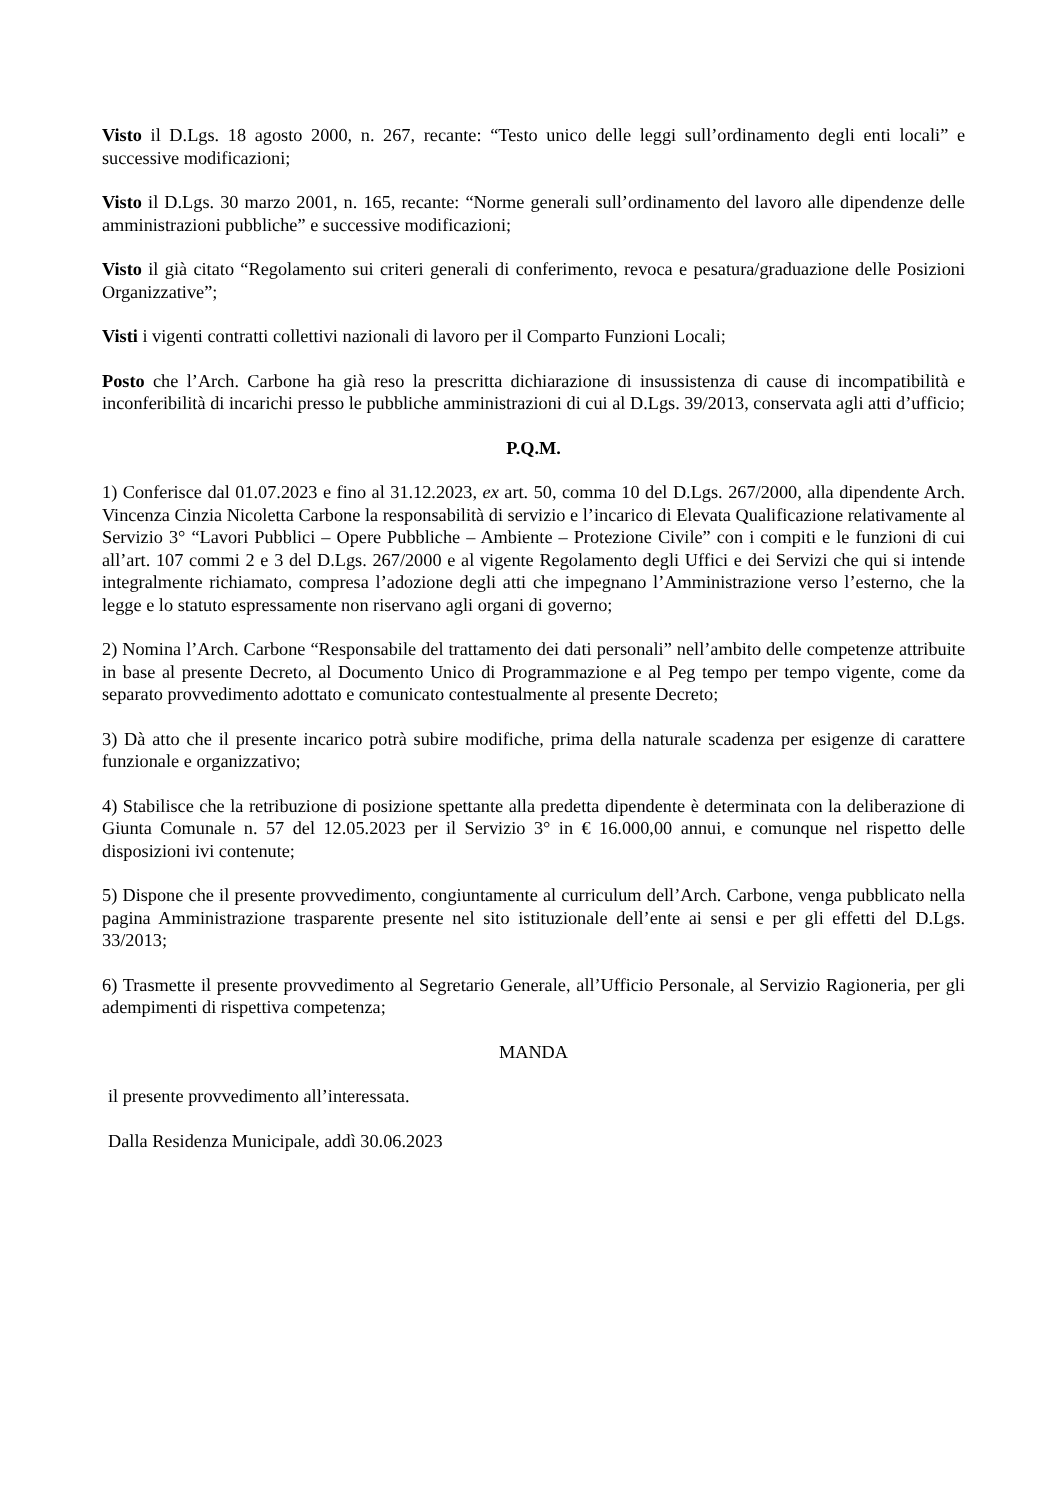Visto il D.Lgs. 18 agosto 2000, n. 267, recante: “Testo unico delle leggi sull’ordinamento degli enti locali” e successive modificazioni;
Visto il D.Lgs. 30 marzo 2001, n. 165, recante: “Norme generali sull’ordinamento del lavoro alle dipendenze delle amministrazioni pubbliche” e successive modificazioni;
Visto il già citato “Regolamento sui criteri generali di conferimento, revoca e pesatura/graduazione delle Posizioni Organizzative”;
Visti i vigenti contratti collettivi nazionali di lavoro per il Comparto Funzioni Locali;
Posto che l’Arch. Carbone ha già reso la prescritta dichiarazione di insussistenza di cause di incompatibilità e inconferibilità di incarichi presso le pubbliche amministrazioni di cui al D.Lgs. 39/2013, conservata agli atti d’ufficio;
P.Q.M.
1) Conferisce dal 01.07.2023 e fino al 31.12.2023, ex art. 50, comma 10 del D.Lgs. 267/2000, alla dipendente Arch. Vincenza Cinzia Nicoletta Carbone la responsabilità di servizio e l’incarico di Elevata Qualificazione relativamente al Servizio 3° “Lavori Pubblici – Opere Pubbliche – Ambiente – Protezione Civile” con i compiti e le funzioni di cui all’art. 107 commi 2 e 3 del D.Lgs. 267/2000 e al vigente Regolamento degli Uffici e dei Servizi che qui si intende integralmente richiamato, compresa l’adozione degli atti che impegnano l’Amministrazione verso l’esterno, che la legge e lo statuto espressamente non riservano agli organi di governo;
2) Nomina l’Arch. Carbone “Responsabile del trattamento dei dati personali” nell’ambito delle competenze attribuite in base al presente Decreto, al Documento Unico di Programmazione e al Peg tempo per tempo vigente, come da separato provvedimento adottato e comunicato contestualmente al presente Decreto;
3) Dà atto che il presente incarico potrà subire modifiche, prima della naturale scadenza per esigenze di carattere funzionale e organizzativo;
4) Stabilisce che la retribuzione di posizione spettante alla predetta dipendente è determinata con la deliberazione di Giunta Comunale n. 57 del 12.05.2023 per il Servizio 3° in € 16.000,00 annui, e comunque nel rispetto delle disposizioni ivi contenute;
5) Dispone che il presente provvedimento, congiuntamente al curriculum dell’Arch. Carbone, venga pubblicato nella pagina Amministrazione trasparente presente nel sito istituzionale dell’ente ai sensi e per gli effetti del D.Lgs. 33/2013;
6) Trasmette il presente provvedimento al Segretario Generale, all’Ufficio Personale, al Servizio Ragioneria, per gli adempimenti di rispettiva competenza;
MANDA
il presente provvedimento all’interessata.
Dalla Residenza Municipale, addì 30.06.2023